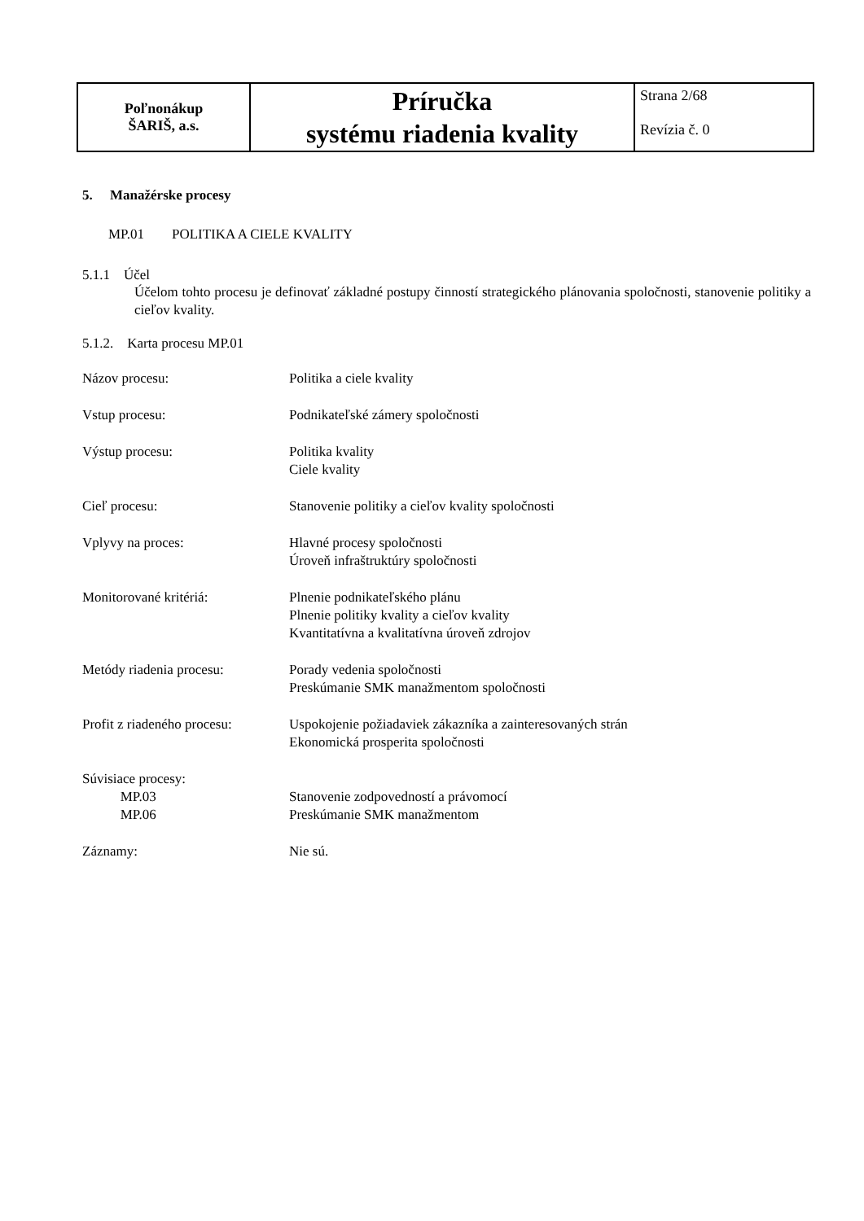| Poľnonákup ŠARIŠ, a.s. | Príručka systému riadenia kvality | Strana 2/68 Revízia č. 0 |
5. Manažérske procesy
MP.01 POLITIKA A CIELE KVALITY
5.1.1 Účel
Účelom tohto procesu je definovať základné postupy činností strategického plánovania spoločnosti, stanovenie politiky a cieľov kvality.
5.1.2. Karta procesu MP.01
| Názov procesu: | Politika a ciele kvality |
| Vstup procesu: | Podnikateľské zámery spoločnosti |
| Výstup procesu: | Politika kvality Ciele kvality |
| Cieľ procesu: | Stanovenie politiky a cieľov kvality spoločnosti |
| Vplyvy na proces: | Hlavné procesy spoločnosti Úroveň infraštruktúry spoločnosti |
| Monitorované kritériá: | Plnenie podnikateľského plánu Plnenie politiky kvality a cieľov kvality Kvantitatívna a kvalitatívna úroveň zdrojov |
| Metódy riadenia procesu: | Porady vedenia spoločnosti Preskúmanie SMK manažmentom spoločnosti |
| Profit z riadeného procesu: | Uspokojenie požiadaviek zákazníka a zainteresovaných strán Ekonomická prosperita spoločnosti |
| Súvisiace procesy: MP.03 MP.06 | Stanovenie zodpovedností a právomocí Preskúmanie SMK manažmentom |
| Záznamy: | Nie sú. |